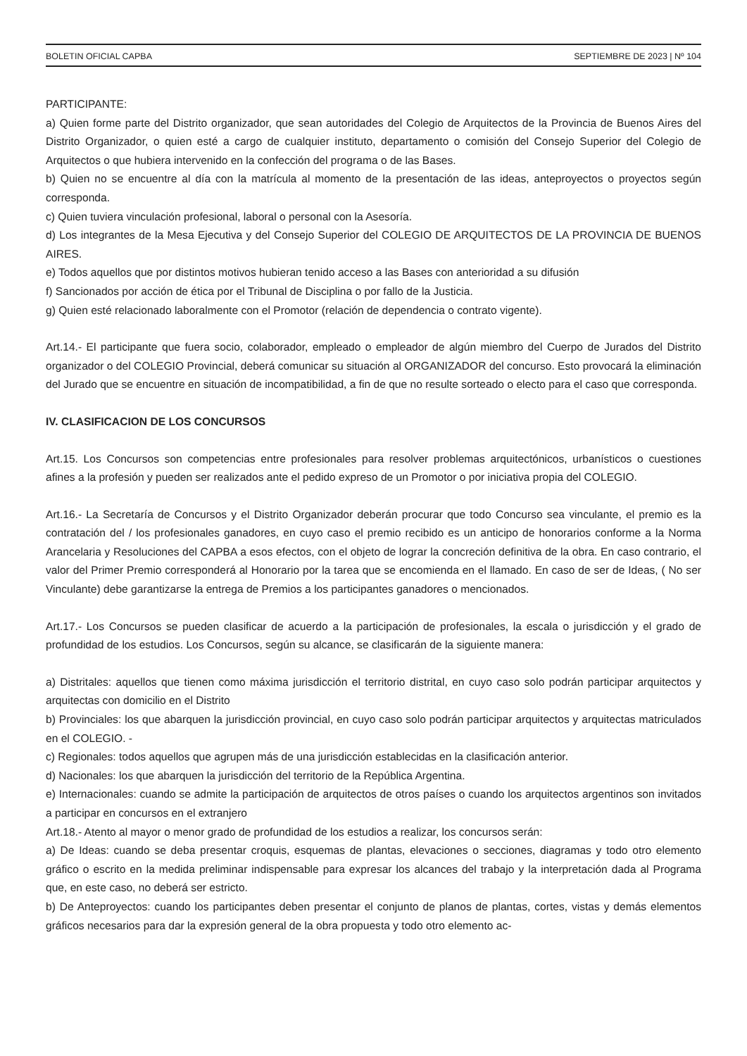BOLETIN OFICIAL CAPBA SEPTIEMBRE DE 2023 | Nº 104
PARTICIPANTE:
a) Quien forme parte del Distrito organizador, que sean autoridades del Colegio de Arquitectos de la Provincia de Buenos Aires del Distrito Organizador, o quien esté a cargo de cualquier instituto, departamento o comisión del Consejo Superior del Colegio de Arquitectos o que hubiera intervenido en la confección del programa o de las Bases.
b) Quien no se encuentre al día con la matrícula al momento de la presentación de las ideas, anteproyectos o proyectos según corresponda.
c) Quien tuviera vinculación profesional, laboral o personal con la Asesoría.
d) Los integrantes de la Mesa Ejecutiva y del Consejo Superior del COLEGIO DE ARQUITECTOS DE LA PROVINCIA DE BUENOS AIRES.
e) Todos aquellos que por distintos motivos hubieran tenido acceso a las Bases con anterioridad a su difusión
f) Sancionados por acción de ética por el Tribunal de Disciplina o por fallo de la Justicia.
g) Quien esté relacionado laboralmente con el Promotor (relación de dependencia o contrato vigente).
Art.14.- El participante que fuera socio, colaborador, empleado o empleador de algún miembro del Cuerpo de Jurados del Distrito organizador o del COLEGIO Provincial, deberá comunicar su situación al ORGANIZADOR del concurso. Esto provocará la eliminación del Jurado que se encuentre en situación de incompatibilidad, a fin de que no resulte sorteado o electo para el caso que corresponda.
IV. CLASIFICACION DE LOS CONCURSOS
Art.15. Los Concursos son competencias entre profesionales para resolver problemas arquitectónicos, urbanísticos o cuestiones afines a la profesión y pueden ser realizados ante el pedido expreso de un Promotor o por iniciativa propia del COLEGIO.
Art.16.- La Secretaría de Concursos y el Distrito Organizador deberán procurar que todo Concurso sea vinculante, el premio es la contratación del / los profesionales ganadores, en cuyo caso el premio recibido es un anticipo de honorarios conforme a la Norma Arancelaria y Resoluciones del CAPBA a esos efectos, con el objeto de lograr la concreción definitiva de la obra. En caso contrario, el valor del Primer Premio corresponderá al Honorario por la tarea que se encomienda en el llamado. En caso de ser de Ideas, ( No ser Vinculante) debe garantizarse la entrega de Premios a los participantes ganadores o mencionados.
Art.17.- Los Concursos se pueden clasificar de acuerdo a la participación de profesionales, la escala o jurisdicción y el grado de profundidad de los estudios. Los Concursos, según su alcance, se clasificarán de la siguiente manera:
a) Distritales: aquellos que tienen como máxima jurisdicción el territorio distrital, en cuyo caso solo podrán participar arquitectos y arquitectas con domicilio en el Distrito
b) Provinciales: los que abarquen la jurisdicción provincial, en cuyo caso solo podrán participar arquitectos y arquitectas matriculados en el COLEGIO. -
c) Regionales: todos aquellos que agrupen más de una jurisdicción establecidas en la clasificación anterior.
d) Nacionales: los que abarquen la jurisdicción del territorio de la República Argentina.
e) Internacionales: cuando se admite la participación de arquitectos de otros países o cuando los arquitectos argentinos son invitados a participar en concursos en el extranjero
Art.18.- Atento al mayor o menor grado de profundidad de los estudios a realizar, los concursos serán:
a) De Ideas: cuando se deba presentar croquis, esquemas de plantas, elevaciones o secciones, diagramas y todo otro elemento gráfico o escrito en la medida preliminar indispensable para expresar los alcances del trabajo y la interpretación dada al Programa que, en este caso, no deberá ser estricto.
b) De Anteproyectos: cuando los participantes deben presentar el conjunto de planos de plantas, cortes, vistas y demás elementos gráficos necesarios para dar la expresión general de la obra propuesta y todo otro elemento ac-